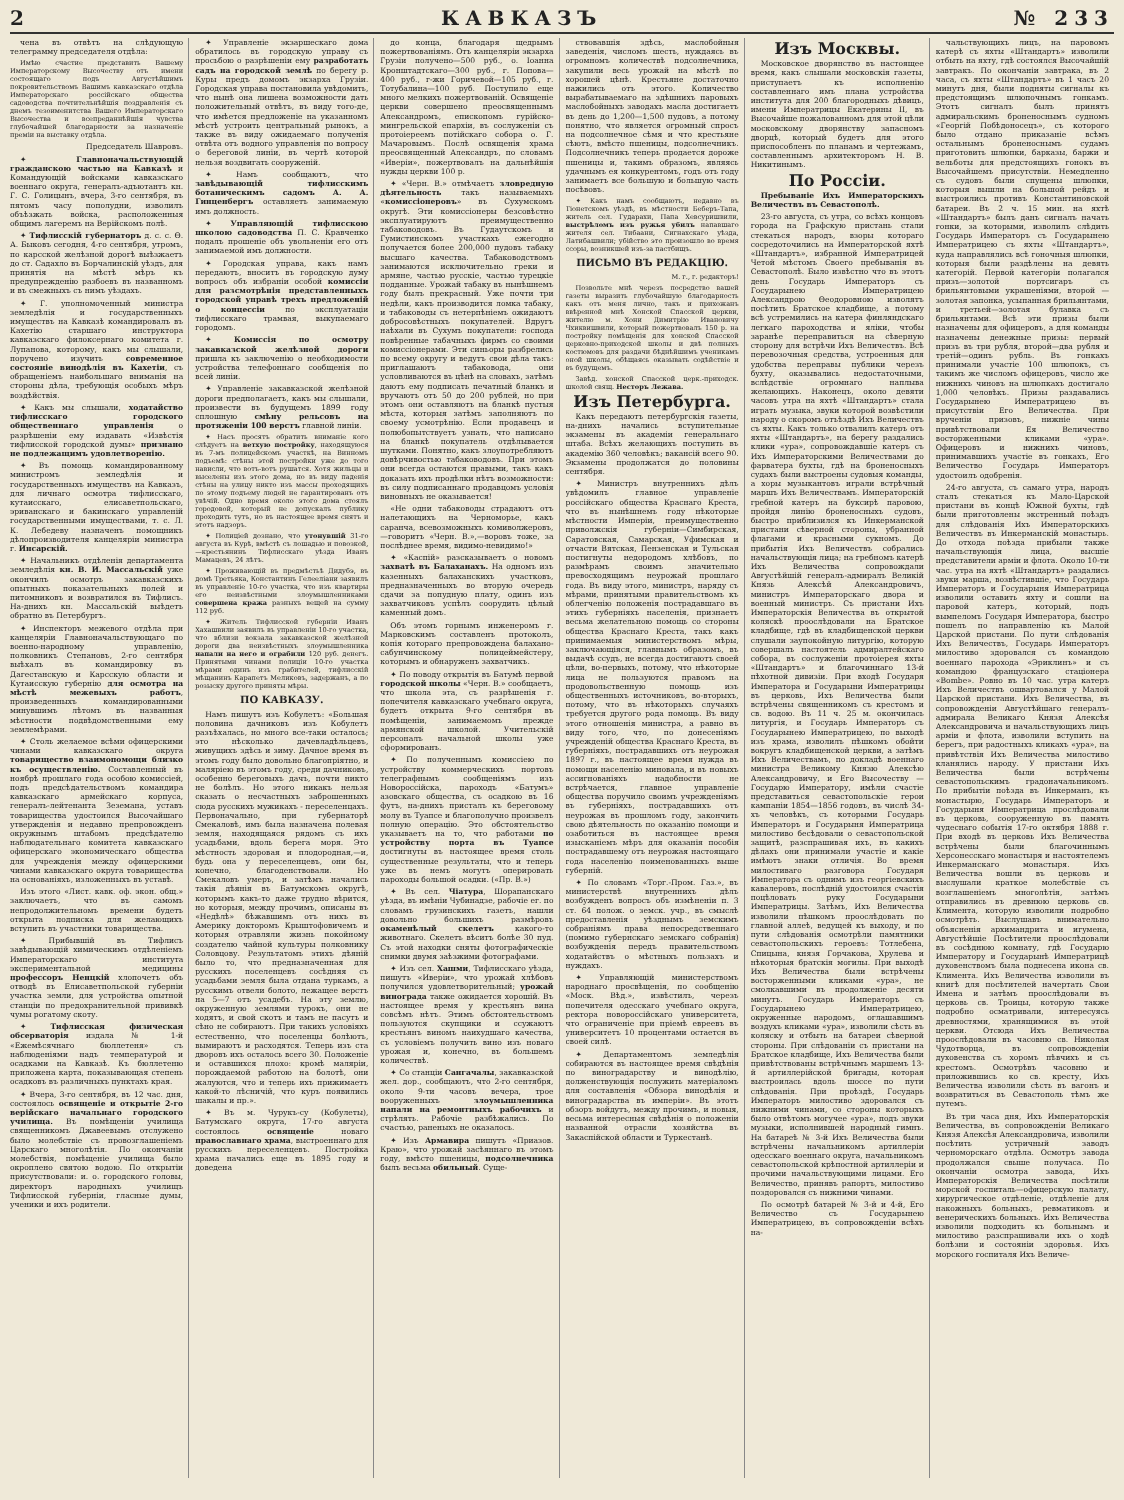2 КАВКАЗЪ № 233
чена въ отвѣтъ на слѣдующую телеграмму председателя отдѣла:
Имѣю счастие представить Вашему Императорскому Высочеству отъ имени состоящаго подъ Августѣйшимъ покровительствомъ Вашимъ кавказскаго отдѣла Императорскаго россійскаго общества садоводства почтительнѣйшія поздравленія съ днемъ тезоименитства Вашего Императорскаго Высочества и всепреданнѣйшія чувства глубочайшей благодарности за назначеніе преміи на выставку отдѣла.
Председатель Шавровъ.
✦ Главноначальствующій гражданскою частью на Кавказѣ и Командующій войсками кавказскаго военнаго округа, генералъ-адъютантъ кн. Г. С. Голицынъ, вчера, 3-го сентября, въ пятомъ часу пополудни, изволилъ объѣзжать войска, расположенныя общимъ лагеремъ на Верійскомъ полѣ.
✦ Тифлисскій губернаторъ д. с. с. Ѳ. А. Быковъ сегодня, 4-го сентября, утромъ, по карсской желѣзной дорогѣ выѣзжаетъ до ст. Садахло въ Борчалинскій уѣздъ, для принятія на мѣстѣ мѣръ къ предупрежденію разбоевъ въ названномъ и въ смежныхъ съ нимъ уѣздахъ.
✦ Г. уполномоченный министра земледѣлія и государственныхъ имуществъ на Кавказѣ командировалъ въ Кахетію старшаго инструктора кавказскаго филоксернаго комитета г. Лупанова, которому, какъ мы слышали, поручено изучить современное состояніе винодѣлія въ Кахетіи, съ обращеніемъ наибольшаго вниманія на стороны дѣла, требующія особыхъ мѣръ воздѣйствія.
✦ Какъ мы слышали, ходатайство тифлисскаго городского общественнаго управленія о разрѣшеніи ему издавать «Извѣстія тифлисской городской думы» признано не подлежащимъ удовлетворенію.
✦ Въ помощь командированному министромъ земледѣлія и государственныхъ имуществъ на Кавказъ, для личнаго осмотра тифлисскаго, кутаисскаго, елисаветпольскаго, эриванскаго и бакинскаго управленій государственными имуществами, т. с. Л. К. Лебедеву назначенъ помощникъ дѣлопроизводителя канцеляріи министра г. Инсарскій.
✦ Начальникъ отдѣленія департамента земледѣлія кн. В. И. Массальскій уже окончилъ осмотръ закавказскихъ опытныхъ показательныхъ полей и питомниковъ и возвратился въ Тифлисъ. На-днихъ кн. Массальскій выѣдетъ обратно въ Петербургъ.
✦ Инспекторъ межевого отдѣла при канцеляріи Главноначальствующаго по военно-народному управленію, полковникъ Степановъ, 2-го сентября выѣхалъ въ командировку въ Дагестанскую и Карсскую области и Кутаисскую губернію для осмотра на мѣстѣ межевыхъ работъ, произведенныхъ командированными минувшимъ лѣтомъ въ названныя мѣстности подвѣдомственными ему землемѣрами.
✦ Столь желаемое всѣми офицерскими чинами кавказскаго округа товарищество взаимопомощи близко къ осуществленію. Составленный въ ноябрѣ прошлаго года особою комиссіей, подъ предсѣдательствомъ командира кавказскаго армейскаго корпуса, генералъ-лейтенанта Зеземана, уставъ товарищества удостоился Высочайшаго утвержденія и недавно препровожденъ окружнымъ штабомъ предсѣдателю наблюдательнаго комитета кавказскаго офицерскаго экономическаго общества для учрежденія между офицерскими чинами кавказскаго округа товарищества на основаніяхъ, изложенныхъ въ уставѣ.
Изъ этого «Лист. кавк. оф. экон. общ.» заключаетъ, что въ самомъ непродолжительномъ времени будетъ открыта подписка для желающихъ вступить въ участники товарищества.
✦ Прибывшій въ Тифлисъ завѣдывающій химическимъ отдѣленіемъ Императорскаго института экспериментальной медицины профессоръ Ненцкій хлопочетъ объ отводѣ въ Елисаветпольской губерніи участка земли, для устройства опытной станціи по предохранительной прививкѣ чумы рогатому скоту.
✦ Тифлисская физическая обсерваторія издала № 1-й «Ежемѣсячнаго бюллетеня» съ наблюденіями надъ температурой и осадками на Кавказѣ. Къ бюллетеню приложена карта, показывающая степень осадковъ въ различныхъ пунктахъ края.
✦ Вчера, 3-го сентября, въ 12 час. дня, состоялось освященіе и открытіе 2-го верійскаго начальнаго городского училища. Въ помѣщеніи училища священникомъ Джавеевымъ отслужено было молебствіе съ провозглашеніемъ Царскаго многолѣтія. По окончаніи молебствія, помѣщеніе училища было окроплено святою водою. По открытіи присутствовали: и. о. городского головы, директоръ народныхъ училищъ Тифлисской губерніи, гласные думы, ученики и ихъ родители.
✦ Управленіе экзаршескаго дома обратилось въ городскую управу съ просьбою о разрѣшеніи ему разработать садъ на городской землѣ по берегу р. Куры предъ домомъ экзарха Грузіи. Городская управа постановила увѣдомить, что нынѣ она лишена возможности дать положительный отвѣтъ, въ виду того-де, что имѣется предложеніе на указанномъ мѣстѣ устроить центральный рынокъ, а также въ виду ожидаемаго полученія отвѣта отъ водного управленія по вопросу о береговой линіи, въ чертѣ которой нельзя воздвигать сооруженій.
✦ Намъ сообщаютъ, что завѣдывающій тифлисскимъ ботаническимъ садомъ А. А. Гинценбергъ оставляетъ занимаемую имъ должность.
✦ Управляющій тифлисскою школою садоводства П. С. Кравченко подалъ прошеніе объ увольненіи его отъ занимаемой имъ должности.
✦ Городская управа, какъ намъ передаютъ, вноситъ въ городскую думу вопросъ объ избраніи особой комиссіи для разсмотрѣнія представленныхъ городской управѣ трехъ предложеній о концессіи по эксплуатаціи тифлисскаго трамвая, выкупаемаго городомъ.
✦ Комиссія по осмотру закавказской желѣзной дороги пришла къ заключенію о необходимости устройства телефоннаго сообщенія по всей линіи.
✦ Управленіе закавказской желѣзной дороги предполагаетъ, какъ мы слышали, произвести въ будущемъ 1899 году сплошную смѣну рельсовъ на протяженіи 100 верстъ главной линіи.
✦ Насъ просятъ обратить вниманіе кого слѣдуетъ на ветхую постройку, находящуюся въ 7-мъ полицейскомъ участкѣ, на Винномъ подъемѣ: стѣны этой постройки уже до того нависли, что вотъ-вотъ рушатся. Хотя жильцы и выселены изъ этого дома, но въ виду паденія стѣны на улицу никто изъ массы проходящихъ по этому подъему людей не гарантированъ отъ увѣчій. Одно время около этого дома стоялъ городовой, который не допускалъ публику проходить тутъ, но въ настоящее время снятъ и этотъ надзоръ.
✦ Полиціей дознано, что утонувшій 31-го августа въ Курѣ, вмѣстѣ съ лошадью и повозкой,—крестьянинъ Тифлисскаго уѣзда Иванъ Мамацевъ, 24 лѣтъ.
✦ Проживающій въ предмѣстьѣ Дидубэ, въ домѣ Третьяка, Константинъ Гелеелiани заявилъ въ управленіе 10-го участка, что изъ квартиры его неизвѣстными злоумышленниками совершена кража разныхъ вещей на сумму 112 руб.
✦ Житель Тифлисской губерніи Иванъ Хахашвили заявилъ въ управленіи 10-го участка, что вблизи вокзала закавказской желѣзной дороги два неизвѣстныхъ злоумышленника напали на него и ограбили 120 руб. денегъ. Принятыми чинами полиціи 10-го участка мѣрами одинъ изъ грабителей, тифлисскій мѣщанинъ Карапетъ Меликовъ, задержанъ, а по розыску другого приняты мѣры.
ПО КАВКАЗУ.
Намъ пишутъ изъ Кобулетъ: «Большая половина дачниковъ изъ Кобулетъ разъѣхалась, но много все-таки осталось; это нѣсколько дачевладѣльцевъ, живущихъ здѣсь и зиму. Дачное время въ этомъ году было довольно благопріятно, и маляріею въ этомъ году, среди дачниковъ, особенно береговыхъ дачъ, почти никто не болѣлъ. Но этого никакъ нельзя сказать о несчастныхъ заброшенныхъ сюда русскихъ мужикахъ - переселенцахъ. Первоначально, при губернаторѣ Смекаловѣ, имъ была назначена полевая земля, находящаяся рядомъ съ ихъ усадьбами, вдоль берега моря. Это мѣстность здоровая и плодородная,—и, будь она у переселенцевъ, они бы, конечно, благоденствовали. Но Смекаловъ умеръ, и затѣмъ начались такія дѣянія въ Батумскомъ округѣ, которымъ какъ-то даже трудно вѣрится, но которыя, между прочимъ, описаны въ «Недѣлѣ» бѣжавшимъ отъ нихъ въ Америку докторомъ Крыштофовичемъ и которыя отравляли жизнь покойному создателю чайной культуры полковнику Соловцову. Результатомъ этихъ дѣяній было то, что предназначенная для русскихъ поселенцевъ сосѣдняя съ усадьбами земля была отдана туркамъ, а русскимъ отвели болото, лежащее верстъ на 5—7 отъ усадебъ. На эту землю, окруженную землями турокъ, они не ходятъ, и свой скотъ и тамъ не пасутъ и сѣно не собираютъ. При такихъ условіяхъ естественно, что поселенцы болѣютъ, вымираютъ и расходятся. Теперь изъ ста дворовъ ихъ осталось всего 30. Положеніе и оставшихся плохо: кромѣ маляріи, порождаемой работою на болотѣ, они жалуются, что и теперь ихъ прижимаетъ какой-то лѣсничій, что куръ появились шакалы и пр.».
✦ Въ м. Чурукъ-су (Кобулеты), Батумскаго округа, 17-го августа состоялось освященіе новаго православнаго храма, выстроеннаго для русскихъ переселенцевъ. Постройка храма начались еще въ 1895 году и доведена
до конца, благодаря щедрымъ пожертвованіямъ. Отъ канцеляріи экзарха Грузіи получено—500 руб., о. Іоанна Кронштадтскаго—300 руб., г. Попова—400 руб., г-жи Горичевой—105 руб., г. Тотубалина—100 руб. Поступило еще много мелкихъ пожертвованій. Освященіе церкви совершено преосвященнымъ Александромъ, епископомъ гурійско-мингрельской епархіи, въ сослуженіи съ протоіереемъ потійскаго собора о. Г. Мачаровымъ. Послѣ освященія храма преосвященный Александръ, по словамъ «Иверіи», пожертвовалъ на дальнѣйшія нужды церкви 100 р.
✦ «Черн. В.» отмѣчаетъ зловредную дѣятельность такъ называемыхъ «комиссіонеровъ» въ Сухумскомъ округѣ. Эти комиссіонеры безсовѣстно эксплуатируютъ преимущественно табаководовъ. Въ Гудаутскомъ и Гумистинскомъ участкахъ ежегодно получается более 200,000 пудовъ табаку высшаго качества. Табаководствомъ занимаются исключительно греки и армяне, частью русскіе, частью турецкіе подданные. Урожай табаку въ нынѣшнемъ году былъ прекрасный. Уже почти три недѣли, какъ производится ломка табаку, и табаководы съ нетерпѣніемъ ожидаютъ добросовѣстныхъ покупателей. Вдругъ наѣхали въ Сухумъ покупатели: господа повѣренные табачныхъ фирмъ со своими комиссіонерами. Эти синьоры разбрелись по всему округу и ведутъ свои дѣла такъ: приглашаютъ табаковода, они условливаются въ цѣнѣ на словахъ, затѣмъ даютъ ему подписать печатный бланкъ и вручаютъ отъ 50 до 200 рублей, но при этомъ они оставляютъ на бланкѣ пустыя мѣста, которыя затѣмъ заполняютъ по своему усмотрѣнію. Если продавецъ и полюбопытствуетъ узнать, что написано на бланкѣ покупатель отдѣлывается шутками. Понятно, какъ злоупотребляютъ довѣрчивостью табаководовъ. При этомъ они всегда остаются правыми, такъ какъ доказать ихъ продѣлки нѣтъ возможности: въ силу подписаннаго продавцомъ условія виновныхъ не оказывается!
«Не одни табаководы страдаютъ отъ налетающихъ на Черноморье, какъ саранча, всевозможныхъ комиволжеровъ,—говоритъ «Черн. В.»,—воровъ тоже, за послѣднее время, видимо-невидимо!»
✦ «Каспій» разсказываетъ о новомъ захватѣ въ Балаханахъ. На одномъ изъ казенныхъ балаханскихъ участковъ, предназначенныхъ во вторую очередь сдачи за попудную плату, одинъ изъ захватчиковъ успѣлъ соорудить цѣлый каменный домъ.
Объ этомъ горнымъ инженеромъ г. Марковскимъ составленъ протоколъ, копія котораго препровождена балахано-сабунчинскому полицеймейстеру, которымъ и обнаруженъ захватчикъ.
✦ По поводу открытія въ Батумѣ первой городской школы «Черн. В.» сообщаетъ, что школа эта, съ разрѣшенія г. попечителя кавказскаго учебнаго округа, будетъ открыта 9-го сентября въ помѣщеніи, занимаемомъ прежде армянской школой. Учительскій персоналъ начальной школы уже сформированъ.
✦ По полученнымъ комиссіею по устройству коммерческихъ портовъ телеграфнымъ сообщеніямъ изъ Новороссійска, пароходъ «Батумъ» азовскаго общества, съ осадкою въ 16 футъ, на-днихъ присталъ къ береговому молу въ Туапсе и благополучно произвелъ полную операцію. Это обстоятельство указываетъ на то, что работами по устройству порта въ Туапсе достигнуты въ настоящее время столь существенные результаты, что и теперь уже въ немъ могутъ оперировать пароходы большой осадки. («Пр. В.»)
✦ Въ сел. Чіатура, Шорапанскаго уѣзда, въ имѣніи Чубинадзе, рабочіе ег. по словамъ грузинскихъ газетъ, нашли довольно большихъ размѣровъ окаменѣлый скелетъ какого-то животнаго. Скелетъ вѣситъ болѣе 30 пуд. Съ этой находки сняты фотографическіе снимки двумя заѣзжими фотографами.
✦ Изъ сел. Хашми, Тифлисскаго уѣзда, пишутъ «Иверіи», что урожай хлѣбовъ получился удовлетворительный; урожай винограда также ожидается хорошій. Въ настоящее время у крестьянъ вина совсѣмъ нѣтъ. Этимъ обстоятельствомъ пользуются скупщики и ссужаютъ крестьянъ виномъ наихудшаго качества, съ условіемъ получить вино изъ новаго урожая и, конечно, въ большемъ количествѣ.
✦ Со станціи Сангачалы, закавказской жел. дор., сообщаютъ, что 2-го сентября, около 9-ти часовъ вечера, трое вооруженныхъ злоумышленника напали на ремонтныхъ рабочихъ и стрѣлять. Рабочіе разбѣжались. По счастью, раненыхъ не оказалось.
✦ Изъ Армавира пишутъ «Приазов. Краю», что урожай засѣяннаго въ этомъ году, вмѣсто пшеницы, подсолнечника былъ весьма обильный. Суще-
ствовавшія здѣсь, маслобойныя заведенія, числомъ шесть, нуждаясь въ огромномъ количествѣ подсолнечника, закупили весь урожай на мѣстѣ по хорошей цѣнѣ. Крестьяне достаточно нажились отъ этого. Количество вырабатываемаго на здѣшнихъ паровыхъ маслобойныхъ заводахъ масла достигаетъ въ день до 1,200—1,500 пудовъ, а потому понятно, что является огромный спросъ на подсолнечное сѣмя и что крестьяне сѣютъ, вмѣсто пшеницы, подсолнечникъ. Подсолнечникъ теперь продается дороже пшеницы и, такимъ образомъ, являясь удачнымъ ея конкурентомъ, годъ отъ году занимаетъ все большую и большую часть посѣвовъ.
✦ Какъ намъ сообщаютъ, недавно въ Тіонетскомъ уѣздѣ, въ мѣстности Беберъ-Тапа, житель сел. Гударахи, Папа Хевсуришвили, выстрѣломъ изъ ружья убилъ напавшаго жителя сел. Тибаани, Сигнахскаго уѣзда, Латибашвили; убійство это произошло во время ссоры, возникшей изъ-за пастбищъ.
ПИСЬМО ВЪ РЕДАКЦІЮ.
М. г., г. редакторъ!
Позвольте мнѣ черезъ посредство вашей газеты выразить глубочайшую благодарность какъ отъ меня лично, такъ и прихожанъ ввѣренной мнѣ Хонской Спасской церкви, жителю м. Хони Димитрію Ивановичу Чхиквишвили, который пожертвовалъ 150 р. на постройку помѣщенія для хонской Спасской церковно-приходской школы и двѣ полныхъ костюмовъ для раздачи бѣднѣйшимъ ученикамъ оной школы, обѣщаясь оказывать содѣйствіе и въ будущемъ.
Завѣд. хонской Спасской церк.-приходск. школой свящ. Несторъ Лежава.
Изъ Петербурга.
Какъ передаютъ петербургскія газеты, на-днихъ начались вступительные экзамены въ академіи генеральнаго штаба. Всѣхъ желающихъ поступить въ академію 360 человѣкъ; вакансій всего 90. Экзамены продолжатся до половины сентября.
✦ Министръ внутреннихъ дѣлъ увѣдомилъ главное управленіе россійскаго общества Краснаго Креста, что въ нынѣшнемъ году нѣкоторые мѣстности Имперіи, преимущественно приволжскія губерніи—Симбирская, Саратовская, Самарская, Уфимская и отчасти Вятская, Пензенская и Тульская постигнуты недородомъ хлѣбовъ, по размѣрамъ своимъ значительно превосходящимъ неурожай прошлаго года. Въ виду этого, министръ, наряду съ мѣрами, принятыми правительствомъ къ облегченію положенія пострадавшаго въ этихъ губерніяхъ населенія, признаетъ весьма желательною помощь со стороны общества Краснаго Креста, такъ какъ принимаемыя министерствомъ мѣры, заключающіяся, главнымъ образомъ, въ выдачѣ ссудъ, не всегда достигаютъ своей цѣли, во-первыхъ, потому, что нѣкоторые лица не пользуются правомъ на продовольственную помощь изъ общественныхъ источниковъ, во-вторыхъ, потому, что въ нѣкоторыхъ случаяхъ требуется другого рода помощь. Въ виду этого отношенія министра, а равно въ виду того, что, по донесеніямъ учрежденій общества Краснаго Креста, въ губерніяхъ, пострадавшихъ отъ неурожая 1897 г., въ настоящее время нужда въ помощи населенію миновала, и въ новыхъ ассигнованіяхъ надобности не встрѣчается, главное управленіе общества поручило своимъ учрежденіямъ въ губерніяхъ, пострадавшихъ отъ неурожая въ прошломъ году, закончить свою дѣятельность по оказанію помощи и озаботиться въ настоящее время изысканіемъ мѣръ для оказанія пособія пострадавшему отъ неурожая настоящаго года населенію поименованныхъ выше губерній.
✦ По словамъ «Торг.-Пром. Газ.», въ министерствѣ внутреннихъ дѣлъ возбужденъ вопросъ объ измѣненіи п. 3 ст. 64 полож. о земск. учр., въ смыслѣ предоставленія уѣзднымъ земскимъ собраніямъ права непосредственнаго (помимо губернскаго земскаго собранія) возбужденія передъ правительствомъ ходатайствъ о мѣстныхъ пользахъ и нуждахъ.
✦ Управляющій министерствомъ народнаго просвѣщенія, по сообщенію «Моск. Вѣд.», извѣстилъ, черезъ попечителя одесскаго учебнаго округа, ректора новороссійскаго университета, что ограниченіе при пріемѣ евреевъ въ университетъ 10 процентами остается въ своей силѣ.
✦ Департаментомъ земледѣлія собираются въ настоящее время свѣдѣнія по виноградарству и винодѣлію, долженствующія послужить матеріаломъ для составленія «Обзора винодѣлія и виноградарства въ имперіи». Въ этотъ обзоръ войдутъ, между прочимъ, и новыя, весьма интересныя свѣдѣнія о положеніи названной отрасли хозяйства въ Закаспійской области и Туркестанѣ.
Изъ Москвы.
Московское дворянство въ настоящее время, какъ слышали московскія газеты, приступаетъ къ исполненію составленнаго имъ плана устройства института для 200 благородныхъ дѣвицъ, имени Императрицы Екатерины II, въ Высочайше пожалованномъ для этой цѣли московскому дворянству запасномъ дворцѣ, который будетъ для этого приспособленъ по планамъ и чертежамъ, составленнымъ архитекторомъ Н. В. Никитинымъ.
По Россіи.
Пребываніе Ихъ Императорскихъ Величествъ въ Севастополѣ.
23-го августа, съ утра, со всѣхъ концовъ города на Графскую пристань стали стекаться народъ, взоры котораго сосредоточились на Императорской яхтѣ «Штандартъ», избранной Императрицей Четой мѣстомъ Своего пребыванія въ Севастополѣ. Было извѣстно что въ этотъ день Государь Императоръ съ Государынею Императрицею Александрою Ѳеодоровною изволятъ посѣтить Братское кладбище, а потому всѣ устремились на катера финляндскаго легкаго пароходства и яліки, чтобы заранѣе переправиться на сѣверную сторону для встрѣчи Ихъ Величествъ. Всѣ перевозочныя средства, устроенныя для удобства переправы публики черезъ бухту, оказывались недостаточными, вслѣдствіе огромнаго наплыва желающихъ. Наконецъ, около девяти часовъ утра на яхтѣ «Штандартъ» стала играть музыка, звуки которой возвѣстили народу о скоромъ отъѣздѣ Ихъ Величествъ съ яхты. Какъ только отвалилъ катеръ отъ яхты «Штандартъ», на берегу раздались клики «ура», сопровождавшіе катеръ съ Ихъ Императорскими Величествами до фарватера бухты, гдѣ на броненосныхъ судахъ были выстроены судовыя команды, а хоры музыкантовъ играли встрѣчный маршъ Ихъ Величествамъ. Императорскій гребной катеръ на буксирѣ паровою, пройдя линію броненосныхъ судовъ, быстро приблизился къ Инкерманской пристани сѣверной стороны, убранной флагами и красными сукномъ. До прибытія Ихъ Величествъ собрались начальствующія лица; на гребномъ катерѣ Ихъ Величества сопровождали Августѣйшій генералъ-адмиралъ Великій Князь Алексѣй Александровичъ, министръ Императорскаго двора и военный министръ. Съ пристани Ихъ Императорскія Величества въ открытой коляскѣ проослѣдовали на Братское кладбище, гдѣ въ кладбищенской церкви слушали заупокойную литургію, которую совершалъ настоятель адмиралтейскаго собора, въ сослуженіи протоіерея яхты «Штандартъ» и благочиннаго 13-й пѣхотной дивизіи. При входѣ Государя Императора и Государыни Императрицы въ церковь, Ихъ Величества были встрѣчены священникомъ съ крестомъ и св. водою. Въ 11 ч. 25 м. окончилась литургія, и Государь Императоръ съ Государынею Императрицею, по выходѣ изъ храма, изволилъ пѣшкомъ обойти вокругъ кладбищенской церкви, а затѣмъ Ихъ Величествамъ, по докладѣ военнаго министра Великому Князю Алексѣю Александровичу, и Его Высочеству — Государю Императору, имѣли счастіе представиться севастопольскіе герои кампаніи 1854—1856 годовъ, въ числѣ 34-хъ человѣкъ, съ которыми Государь Императоръ и Государыня Императрица милостиво бесѣдовали о севастопольской защитѣ, разспрашивая ихъ, въ какихъ дѣлахъ они принимали участіе и какіе имѣютъ знаки отличія. Во время милостиваго разговора Государя Императора съ однимъ изъ георгіевскихъ кавалеровъ, послѣдній удостоился счастія поцѣловать руку Государыни Императрицы. Затѣмъ, Ихъ Величества изволили пѣшкомъ проослѣдовать по главной аллеѣ, ведущей къ выходу, и по пути слѣдованія осмотрѣли памятники севастопольскихъ героевъ: Тотлебена, Спицына, князя Горчакова, Хрулева и нѣкоторыя братскія могилы. При выходѣ Ихъ Величества были встрѣчены восторженными кликами «ура», не смолкавшими въ продолженіе десяти минутъ. Государь Императоръ съ Государынею Императрицею, окруженные народомъ, оглашавшимъ воздухъ кликами «ура», изволили сѣсть въ коляску и отбыть на батареи сѣверной стороны. При слѣдованіи съ пристани на Братское кладбище, Ихъ Величества были привѣтствованы встрѣчнымъ маршемъ 13-й артиллерійской бригады, которая выстроилась вдоль шоссе по пути слѣдованія. При проѣздѣ, Государь Императоръ милостиво здоровался съ нижними чинами, со стороны которыхъ было отвѣтомъ могучее «ура», подъ звуки музыки, исполнившей народный гимнъ. На батареѣ № 3-й Ихъ Величества были встрѣчены начальникомъ артиллеріи одесскаго военнаго округа, начальникомъ севастопольской крѣпостной артиллеріи и прочими начальствующими лицами. Его Величество, принявъ рапортъ, милостиво поздоровался съ нижними чинами.
По осмотрѣ батарей № 3-й и 4-й, Его Величество съ Государынею Императрицею, въ сопровожденіи всѣхъ на-
чальствующихъ лицъ, на паровомъ катерѣ съ яхты «Штандартъ» изволили отбыть на яхту, гдѣ состоялся Высочайшій завтракъ. По окончаніи завтрака, въ 2 часа, съ яхты «Штандартъ» въ 1 часъ 20 минутъ дня, были подняты сигналы къ предстоящимъ шлюпочнымъ гонкамъ. Этотъ сигналъ былъ принятъ адмиральскимъ броненоснымъ судномъ «Георгій Побѣдоносецъ», съ которого было отдано приказаніе всѣмъ остальнымъ броненоснымъ судамъ приготовить шлюпки, барказы, баржи и вельботы для предстоящихъ гонокъ въ Высочайшемъ присутствіи. Немедленно съ судовъ были спущены шлюпки, которыя вышли на большой рейдъ и выстроились противъ Константиновской батареи. Въ 2 ч. 15 мин. на яхтѣ «Штандартъ» былъ данъ сигналъ начать гонки, за которыми, изволилъ слѣдить Государь Императоръ съ Государынею Императрицею съ яхты «Штандартъ», куда направлялись всѣ гоночныя шлюпки, которыя были раздѣлены на девять категорій. Первой категоріи полагался призъ—золотой портсигаръ съ брильянтовыми украшеніями, второй — золотая запонка, усыпанная брильянтами, и третьей—золотая булавка съ брильянтами. Всѣ эти призы были назначены для офицеровъ, а для команды назначены денежные призы: первый призъ въ три рубля, второй—два рубля и третій—одинъ рубль. Въ гонкахъ принимали участіе 100 шлюпокъ, съ такимъ же числомъ офицеровъ, число же нижнихъ чиновъ на шлюпкахъ достигало 1,000 человѣкъ. Призы раздавались Государынею Императрицею въ присутствіи Его Величества. При врученіи призовъ, нижніе чины привѣтствовали Ея Величество восторженными кликами «ура». Офицеровъ и нижнихъ чиновъ, принимавшихъ участіе въ гонкахъ, Его Величество Государь Императоръ удостоилъ одобренія.
24-го августа, съ самаго утра, народъ сталъ стекаться къ Мало-Царской пристани въ концѣ Южной бухты, гдѣ были приготовлены экстренный поѣздъ для слѣдованія Ихъ Императорскихъ Величествъ въ Инкерманскій монастырь. До отхода поѣзда прибыли также начальствующія лица, высшіе представители арміи и флота. Около 10-ти час. утра на яхтѣ «Штандартъ» раздались звуки марша, возвѣстившіе, что Государь Императоръ и Государыня Императрица изволили оставить яхту и сошли на паровой катеръ, который, подъ вымпеломъ Государя Императора, быстро пошелъ по направленію къ Малой Царской пристани. По пути слѣдованія Ихъ Величествъ, Государь Императоръ милостиво здоровался съ командою военнаго парохода «Эриклинъ» и съ командою французскаго стаціонера «Bombe». Ровно въ 10 час. утра катеръ Ихъ Величествъ ошвартовался у Малой Царской пристани. Ихъ Величества, въ сопровожденіи Августѣйшаго генералъ-адмирала Великаго Князя Алексѣя Александровича и начальствующихъ лицъ арміи и флота, изволили вступить на берегъ, при радостныхъ кликахъ «ура», на привѣтствія Ихъ Величества милостиво кланялись народу. У пристани Ихъ Величества были встрѣчены севастопольскимъ градоначальникомъ. По прибытіи поѣзда въ Инкерманъ, къ монастырю, Государь Императоръ и Государыня Императрица прослѣдовали въ церковь, сооруженную въ память чудеснаго событія 17-го октября 1888 г. При входѣ въ церковь Ихъ Величества встрѣчены были благочиннымъ Херсонесскаго монастыря и настоятелемъ Инкерманскаго монастыря. Ихъ Величества вошли въ церковь и выслушали краткое молебствіе съ возглашеніемъ многолѣтія, затѣмъ отправились въ древнюю церковь св. Климента, которую изволили подробно осмотрѣть. Выслушавъ внимательно объясненія архимандрита и игумена, Августѣйшіе Посѣтители проослѣдовали въ сосѣднюю комнату, гдѣ Государю Императору и Государынѣ Императрицѣ духовенствомъ была поднесена икона св. Климента. Ихъ Величества изволили въ книгѣ для посѣтителей начертать Свои Имена и затѣмъ проослѣдовали въ церковь св. Троицы, которую также подробно осматривали, интересуясь древностями, хранящимися въ этой церкви. Отсюда Ихъ Величества проослѣдовали въ часовню св. Николая Чудотворца, въ сопровожденіи духовенства съ хоромъ пѣвчихъ и съ крестомъ. Осмотрѣвъ часовню и приложившись ко св. кресту, Ихъ Величества изволили сѣсть въ вагонъ и возвратиться въ Севастополь тѣмъ же путемъ.
Въ три часа дня, Ихъ Императорскія Величества, въ сопровожденіи Великаго Князя Алексѣя Александровича, изволили посѣтить устричный заводъ черноморскаго отдѣла. Осмотръ завода продолжался свыше получаса. По окончаніи осмотра завода, Ихъ Императорскія Величества посѣтили морской госпиталь—офицерскую палату, хирургическое отдѣленіе, отдѣленіе для накожныхъ больныхъ, ревматиковъ и венерическихъ больныхъ. Ихъ Величества изволили подходить къ больнымъ и милостиво разспрашивали ихъ о ходѣ болѣзни и состояніи здоровья. Ихъ морского госпиталя Ихъ Величе-